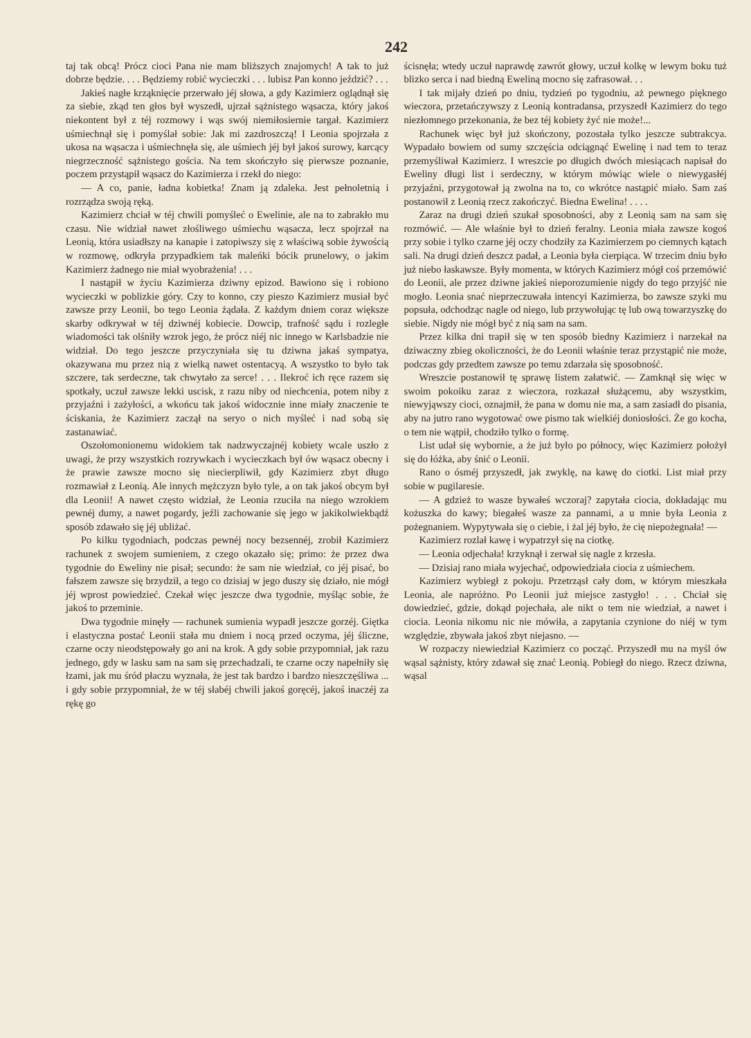242
taj tak obcą! Prócz cioci Pana nie mam bliższych znajomych! A tak to już dobrze będzie. . . . Będziemy robić wycieczki . . . lubisz Pan konno jeździć? . . .
Jakieś nagłe krząknięcie przerwało jéj słowa, a gdy Kazimierz oglądnął się za siebie, zkąd ten głos był wyszedł, ujrzał sążnistego wąsacza, który jakoś niekontent był z téj rozmowy i wąs swój niemiłosiernie targał. Kazimierz uśmiechnął się i pomyślał sobie: Jak mi zazdroszczą! I Leonia spojrzała z ukosa na wąsacza i uśmiechnęła się, ale uśmiech jéj był jakoś surowy, karcący niegrzeczność sążnistego gościa. Na tem skończyło się pierwsze poznanie, poczem przystąpił wąsacz do Kazimierza i rzekł do niego:
— A co, panie, ładna kobietka! Znam ją zdaleka. Jest pełnoletnią i rozrządza swoją ręką.
Kazimierz chciał w téj chwili pomyśleć o Ewelinie, ale na to zabrakło mu czasu. Nie widział nawet złośliwego uśmiechu wąsacza, lecz spojrzał na Leonią, która usiadłszy na kanapie i zatopiwszy się z właściwą sobie żywością w rozmowę, odkryła przypadkiem tak maleńki bócik prunelowy, o jakim Kazimierz żadnego nie miał wyobrażenia! . . .
I nastąpił w życiu Kazimierza dziwny epizod. Bawiono się i robiono wycieczki w poblizkie góry. Czy to konno, czy pieszo Kazimierz musiał być zawsze przy Leonii, bo tego Leonia żądała. Z każdym dniem coraz większe skarby odkrywał w téj dziwnéj kobiecie. Dowcip, trafność sądu i rozległe wiadomości tak olśniły wzrok jego, że prócz niéj nic innego w Karlsbadzie nie widział. Do tego jeszcze przyczyniała się tu dziwna jakaś sympatya, okazywana mu przez nią z wielką nawet ostentacyą. A wszystko to było tak szczere, tak serdeczne, tak chwytało za serce! . . . Ilekroć ich ręce razem się spotkały, uczuł zawsze lekki uscisk, z razu niby od niechcenia, potem niby z przyjaźni i zażyłości, a wkońcu tak jakoś widocznie inne miały znaczenie te ściskania, że Kazimierz zaczął na seryo o nich myśleć i nad sobą się zastanawiać.
Oszołomonionemu widokiem tak nadzwyczajnéj kobiety wcale uszło z uwagi, że przy wszystkich rozrywkach i wycieczkach był ów wąsacz obecny i że prawie zawsze mocno się niecierpliwił, gdy Kazimierz zbyt długo rozmawiał z Leonią. Ale innych mężczyzn było tyle, a on tak jakoś obcym był dla Leonii! A nawet często widział, że Leonia rzuciła na niego wzrokiem pewnéj dumy, a nawet pogardy, jeźli zachowanie się jego w jakikolwiekbądź sposób zdawało się jéj ubliżać.
Po kilku tygodniach, podczas pewnéj nocy bezsennéj, zrobił Kazimierz rachunek z swojem sumieniem, z czego okazało się; primo: że przez dwa tygodnie do Eweliny nie pisał; secundo: że sam nie wiedział, co jéj pisać, bo fałszem zawsze się brzydził, a tego co dzisiaj w jego duszy się działo, nie mógł jéj wprost powiedzieć. Czekał więc jeszcze dwa tygodnie, myśląc sobie, że jakoś to przeminie.
Dwa tygodnie minęły — rachunek sumienia wypadł jeszcze gorzéj. Giętka i elastyczna postać Leonii stała mu dniem i nocą przed oczyma, jéj śliczne, czarne oczy nieodstępowały go ani na krok. A gdy sobie przypomniał, jak razu jednego, gdy w lasku sam na sam się przechadzali, te czarne oczy napełniły się łzami, jak mu śród płaczu wyznała, że jest tak bardzo i bardzo nieszczęśliwa ... i gdy sobie przypomniał, że w téj słabéj chwili jakoś goręcéj, jakoś inaczéj za rękę go
ścisnęła; wtedy uczuł naprawdę zawrót głowy, uczuł kolkę w lewym boku tuż blizko serca i nad biedną Eweliną mocno się zafrasował. . .
I tak mijały dzień po dniu, tydzień po tygodniu, aż pewnego pięknego wieczora, przetańczywszy z Leonią kontradansa, przyszedł Kazimierz do tego niezłomnego przekonania, że bez téj kobiety żyć nie może!...
Rachunek więc był już skończony, pozostała tylko jeszcze subtrakcya. Wypadało bowiem od sumy szczęścia odciągnąć Ewelinę i nad tem to teraz przemyśliwał Kazimierz. I wreszcie po długich dwóch miesiącach napisał do Eweliny długi list i serdeczny, w którym mówiąc wiele o niewygasłéj przyjaźni, przygotował ją zwolna na to, co wkrótce nastąpić miało. Sam zaś postanowił z Leonią rzecz zakończyć. Biedna Ewelina! . . . .
Zaraz na drugi dzień szukał sposobności, aby z Leonią sam na sam się rozmówić. — Ale właśnie był to dzień feralny. Leonia miała zawsze kogoś przy sobie i tylko czarne jéj oczy chodziły za Kazimierzem po ciemnych kątach sali. Na drugi dzień deszcz padał, a Leonia była cierpiąca. W trzecim dniu było już niebo łaskawsze. Były momenta, w których Kazimierz mógł coś przemówić do Leonii, ale przez dziwne jakieś nieporozumienie nigdy do tego przyjść nie mogło. Leonia snać nieprzeczuwała intencyi Kazimierza, bo zawsze szyki mu popsuła, odchodząc nagle od niego, lub przywołując tę lub ową towarzyszkę do siebie. Nigdy nie mógł być z nią sam na sam.
Przez kilka dni trapił się w ten sposób biedny Kazimierz i narzekał na dziwaczny zbieg okoliczności, że do Leonii właśnie teraz przystąpić nie może, podczas gdy przedtem zawsze po temu zdarzała się sposobność.
Wreszcie postanowił tę sprawę listem załatwić. — Zamknął się więc w swoim pokoiku zaraz z wieczora, rozkazał służącemu, aby wszystkim, niewyjąwszy cioci, oznajmił, że pana w domu nie ma, a sam zasiadł do pisania, aby na jutro rano wygotować owe pismo tak wielkiéj doniosłości. Że go kocha, o tem nie wątpił, chodziło tylko o formę.
List udał się wybornie, a że już było po północy, więc Kazimierz położył się do łóżka, aby śnić o Leonii.
Rano o ósméj przyszedł, jak zwyklę, na kawę do ciotki. List miał przy sobie w pugilaresie.
— A gdzież to wasze bywałeś wczoraj? zapytała ciocia, dokładając mu kożuszka do kawy; biegałeś wasze za pannami, a u mnie była Leonia z pożegnaniem. Wypytywała się o ciebie, i żal jéj było, że cię niepożegnała! —
Kazimierz rozlał kawę i wypatrzył się na ciotkę.
— Leonia odjechała! krzyknął i zerwał się nagle z krzesła.
— Dzisiaj rano miała wyjechać, odpowiedziała ciocia z uśmiechem.
Kazimierz wybiegł z pokoju. Przetrząsł cały dom, w którym mieszkała Leonia, ale napróżno. Po Leonii już miejsce zastygło! . . . Chciał się dowiedzieć, gdzie, dokąd pojechała, ale nikt o tem nie wiedział, a nawet i ciocia. Leonia nikomu nic nie mówiła, a zapytania czynione do niéj w tym względzie, zbywała jakoś zbyt niejasno. —
W rozpaczy niewiedział Kazimierz co począć. Przyszedł mu na myśl ów wąsal sążnisty, który zdawał się znać Leonią. Pobiegł do niego. Rzecz dziwna, wąsal